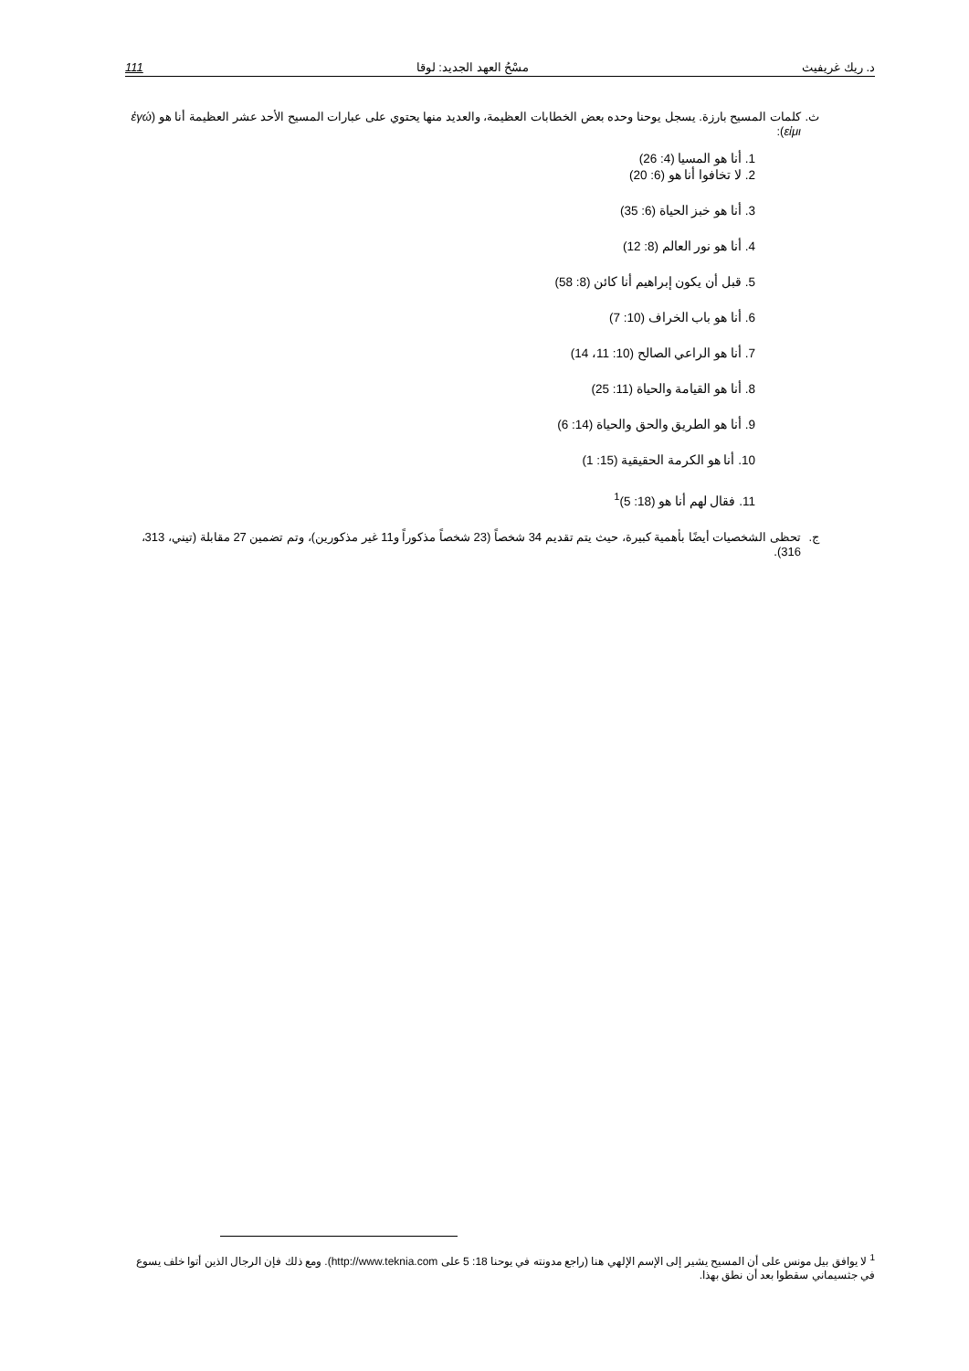د. ريك غريفيث مسْحُ العهد الجديد: لوقا 111
ث. كلمات المسيح بارزة. يسجل يوحنا وحده بعض الخطابات العظيمة، والعديد منها يحتوي على عبارات المسيح الأحد عشر العظيمة أنا هو (ἐγώ εἰμι):
1. أنا هو المسيا (4: 26)
2. لا تخافوا أنا هو (6: 20)
3. أنا هو خبز الحياة (6: 35)
4. أنا هو نور العالم (8: 12)
5. قبل أن يكون إبراهيم أنا كائن (8: 58)
6. أنا هو باب الخراف (10: 7)
7. أنا هو الراعي الصالح (10: 11، 14)
8. أنا هو القيامة والحياة (11: 25)
9. أنا هو الطريق والحق والحياة (14: 6)
10. أنا هو الكرمة الحقيقية (15: 1)
11. فقال لهم أنا هو (18: 5)<sup>1</sup>
ج. تحظى الشخصيات أيضًا بأهمية كبيرة، حيث يتم تقديم 34 شخصاً (23 شخصاً مذكوراً و11 غير مذكورين)، وتم تضمين 27 مقابلة (تيني، 313، 316).
<sup>1</sup> لا يوافق بيل مونس على أن المسيح يشير إلى الإسم الإلهي هنا (راجع مدونته في يوحنا 18: 5 على http://www.teknia.com). ومع ذلك فإن الرجال الذين أتوا خلف يسوع في جثسيماني سقطوا بعد أن نطق بهذا.